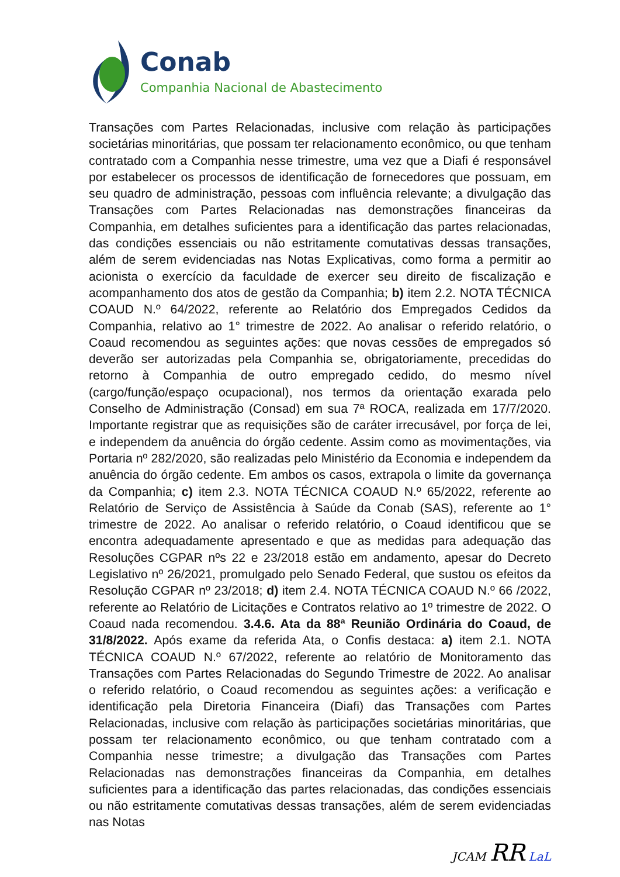Conab
Companhia Nacional de Abastecimento
Transações com Partes Relacionadas, inclusive com relação às participações societárias minoritárias, que possam ter relacionamento econômico, ou que tenham contratado com a Companhia nesse trimestre, uma vez que a Diafi é responsável por estabelecer os processos de identificação de fornecedores que possuam, em seu quadro de administração, pessoas com influência relevante; a divulgação das Transações com Partes Relacionadas nas demonstrações financeiras da Companhia, em detalhes suficientes para a identificação das partes relacionadas, das condições essenciais ou não estritamente comutativas dessas transações, além de serem evidenciadas nas Notas Explicativas, como forma a permitir ao acionista o exercício da faculdade de exercer seu direito de fiscalização e acompanhamento dos atos de gestão da Companhia; b) item 2.2. NOTA TÉCNICA COAUD N.º 64/2022, referente ao Relatório dos Empregados Cedidos da Companhia, relativo ao 1° trimestre de 2022. Ao analisar o referido relatório, o Coaud recomendou as seguintes ações: que novas cessões de empregados só deverão ser autorizadas pela Companhia se, obrigatoriamente, precedidas do retorno à Companhia de outro empregado cedido, do mesmo nível (cargo/função/espaço ocupacional), nos termos da orientação exarada pelo Conselho de Administração (Consad) em sua 7ª ROCA, realizada em 17/7/2020. Importante registrar que as requisições são de caráter irrecusável, por força de lei, e independem da anuência do órgão cedente. Assim como as movimentações, via Portaria nº 282/2020, são realizadas pelo Ministério da Economia e independem da anuência do órgão cedente. Em ambos os casos, extrapola o limite da governança da Companhia; c) item 2.3. NOTA TÉCNICA COAUD N.º 65/2022, referente ao Relatório de Serviço de Assistência à Saúde da Conab (SAS), referente ao 1° trimestre de 2022. Ao analisar o referido relatório, o Coaud identificou que se encontra adequadamente apresentado e que as medidas para adequação das Resoluções CGPAR nºs 22 e 23/2018 estão em andamento, apesar do Decreto Legislativo nº 26/2021, promulgado pelo Senado Federal, que sustou os efeitos da Resolução CGPAR nº 23/2018; d) item 2.4. NOTA TÉCNICA COAUD N.º 66 /2022, referente ao Relatório de Licitações e Contratos relativo ao 1º trimestre de 2022. O Coaud nada recomendou. 3.4.6. Ata da 88ª Reunião Ordinária do Coaud, de 31/8/2022. Após exame da referida Ata, o Confis destaca: a) item 2.1. NOTA TÉCNICA COAUD N.º 67/2022, referente ao relatório de Monitoramento das Transações com Partes Relacionadas do Segundo Trimestre de 2022. Ao analisar o referido relatório, o Coaud recomendou as seguintes ações: a verificação e identificação pela Diretoria Financeira (Diafi) das Transações com Partes Relacionadas, inclusive com relação às participações societárias minoritárias, que possam ter relacionamento econômico, ou que tenham contratado com a Companhia nesse trimestre; a divulgação das Transações com Partes Relacionadas nas demonstrações financeiras da Companhia, em detalhes suficientes para a identificação das partes relacionadas, das condições essenciais ou não estritamente comutativas dessas transações, além de serem evidenciadas nas Notas
JCAM RR LaL